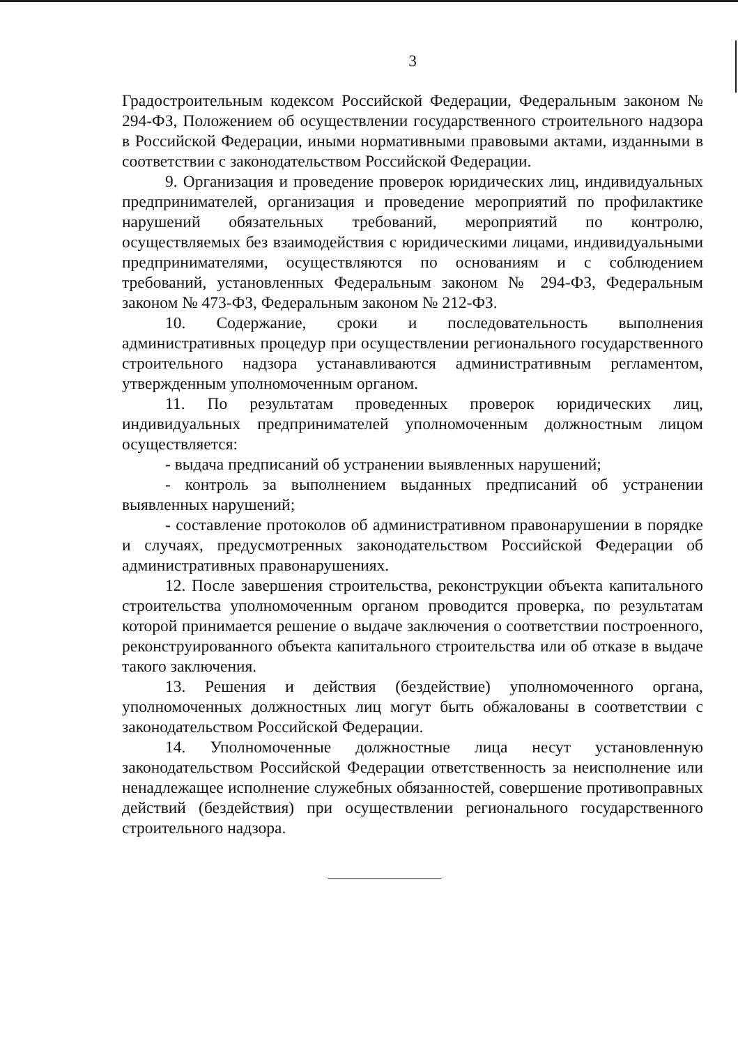3
Градостроительным кодексом Российской Федерации, Федеральным законом № 294-ФЗ, Положением об осуществлении государственного строительного надзора в Российской Федерации, иными нормативными правовыми актами, изданными в соответствии с законодательством Российской Федерации.
9. Организация и проведение проверок юридических лиц, индивидуальных предпринимателей, организация и проведение мероприятий по профилактике нарушений обязательных требований, мероприятий по контролю, осуществляемых без взаимодействия с юридическими лицами, индивидуальными предпринимателями, осуществляются по основаниям и с соблюдением требований, установленных Федеральным законом № 294-ФЗ, Федеральным законом № 473-ФЗ, Федеральным законом № 212-ФЗ.
10. Содержание, сроки и последовательность выполнения административных процедур при осуществлении регионального государственного строительного надзора устанавливаются административным регламентом, утвержденным уполномоченным органом.
11. По результатам проведенных проверок юридических лиц, индивидуальных предпринимателей уполномоченным должностным лицом осуществляется:
- выдача предписаний об устранении выявленных нарушений;
- контроль за выполнением выданных предписаний об устранении выявленных нарушений;
- составление протоколов об административном правонарушении в порядке и случаях, предусмотренных законодательством Российской Федерации об административных правонарушениях.
12. После завершения строительства, реконструкции объекта капитального строительства уполномоченным органом проводится проверка, по результатам которой принимается решение о выдаче заключения о соответствии построенного, реконструированного объекта капитального строительства или об отказе в выдаче такого заключения.
13. Решения и действия (бездействие) уполномоченного органа, уполномоченных должностных лиц могут быть обжалованы в соответствии с законодательством Российской Федерации.
14. Уполномоченные должностные лица несут установленную законодательством Российской Федерации ответственность за неисполнение или ненадлежащее исполнение служебных обязанностей, совершение противоправных действий (бездействия) при осуществлении регионального государственного строительного надзора.